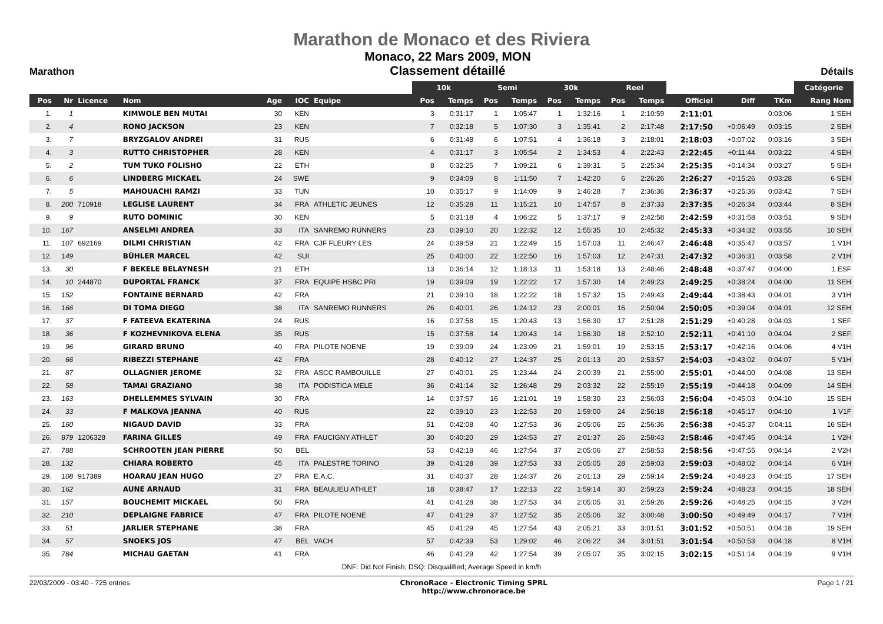Marathon de Monaco et des Riviera
Marathon
Monaco, 22 Mars 2009, MON
Classement détaillé
Détails
| | | | | | | | 10k | | Semi | | 30k | | Reel | | | | | Catégorie |
| --- | --- | --- | --- | --- | --- | --- | --- | --- | --- | --- | --- | --- | --- | --- | --- | --- | --- | --- |
| Pos | Nr | Licence | Nom | Age | IOC | Equipe | Pos | Temps | Pos | Temps | Pos | Temps | Pos | Temps | Officiel | Diff | TKm | Rang Nom |
| 1. | 1 | | KIMWOLE BEN MUTAI | 30 | KEN | | 3 | 0:31:17 | 1 | 1:05:47 | 1 | 1:32:16 | 1 | 2:10:59 | 2:11:01 | | 0:03:06 | 1 SEH |
| 2. | 4 | | RONO JACKSON | 23 | KEN | | 7 | 0:32:18 | 5 | 1:07:30 | 3 | 1:35:41 | 2 | 2:17:48 | 2:17:50 | +0:06:49 | 0:03:15 | 2 SEH |
| 3. | 7 | | BRYZGALOV ANDREI | 31 | RUS | | 6 | 0:31:48 | 6 | 1:07:51 | 4 | 1:36:18 | 3 | 2:18:01 | 2:18:03 | +0:07:02 | 0:03:16 | 3 SEH |
| 4. | 3 | | RUTTO CHRISTOPHER | 28 | KEN | | 4 | 0:31:17 | 3 | 1:05:54 | 2 | 1:34:53 | 4 | 2:22:43 | 2:22:45 | +0:11:44 | 0:03:22 | 4 SEH |
| 5. | 2 | | TUM TUKO FOLISHO | 22 | ETH | | 8 | 0:32:25 | 7 | 1:09:21 | 6 | 1:39:31 | 5 | 2:25:34 | 2:25:35 | +0:14:34 | 0:03:27 | 5 SEH |
| 6. | 6 | | LINDBERG MICKAEL | 24 | SWE | | 9 | 0:34:09 | 8 | 1:11:50 | 7 | 1:42:20 | 6 | 2:26:26 | 2:26:27 | +0:15:26 | 0:03:28 | 6 SEH |
| 7. | 5 | | MAHOUACHI RAMZI | 33 | TUN | | 10 | 0:35:17 | 9 | 1:14:09 | 9 | 1:46:28 | 7 | 2:36:36 | 2:36:37 | +0:25:36 | 0:03:42 | 7 SEH |
| 8. | 200 | 710918 | LEGLISE LAURENT | 34 | FRA | ATHLETIC JEUNES | 12 | 0:35:28 | 11 | 1:15:21 | 10 | 1:47:57 | 8 | 2:37:33 | 2:37:35 | +0:26:34 | 0:03:44 | 8 SEH |
| 9. | 9 | | RUTO DOMINIC | 30 | KEN | | 5 | 0:31:18 | 4 | 1:06:22 | 5 | 1:37:17 | 9 | 2:42:58 | 2:42:59 | +0:31:58 | 0:03:51 | 9 SEH |
| 10. | 167 | | ANSELMI ANDREA | 33 | ITA | SANREMO RUNNERS | 23 | 0:39:10 | 20 | 1:22:32 | 12 | 1:55:35 | 10 | 2:45:32 | 2:45:33 | +0:34:32 | 0:03:55 | 10 SEH |
| 11. | 107 | 692169 | DILMI CHRISTIAN | 42 | FRA | CJF FLEURY LES | 24 | 0:39:59 | 21 | 1:22:49 | 15 | 1:57:03 | 11 | 2:46:47 | 2:46:48 | +0:35:47 | 0:03:57 | 1 V1H |
| 12. | 149 | | BÜHLER MARCEL | 42 | SUI | | 25 | 0:40:00 | 22 | 1:22:50 | 16 | 1:57:03 | 12 | 2:47:31 | 2:47:32 | +0:36:31 | 0:03:58 | 2 V1H |
| 13. | 30 | | F BEKELE BELAYNESH | 21 | ETH | | 13 | 0:36:14 | 12 | 1:18:13 | 11 | 1:53:18 | 13 | 2:48:46 | 2:48:48 | +0:37:47 | 0:04:00 | 1 ESF |
| 14. | 10 | 244870 | DUPORTAL FRANCK | 37 | FRA | EQUIPE HSBC PRI | 19 | 0:39:09 | 19 | 1:22:22 | 17 | 1:57:30 | 14 | 2:49:23 | 2:49:25 | +0:38:24 | 0:04:00 | 11 SEH |
| 15. | 152 | | FONTAINE BERNARD | 42 | FRA | | 21 | 0:39:10 | 18 | 1:22:22 | 18 | 1:57:32 | 15 | 2:49:43 | 2:49:44 | +0:38:43 | 0:04:01 | 3 V1H |
| 16. | 166 | | DI TOMA DIEGO | 38 | ITA | SANREMO RUNNERS | 26 | 0:40:01 | 26 | 1:24:12 | 23 | 2:00:01 | 16 | 2:50:04 | 2:50:05 | +0:39:04 | 0:04:01 | 12 SEH |
| 17. | 37 | | F FATEEVA EKATERINA | 24 | RUS | | 16 | 0:37:58 | 15 | 1:20:43 | 13 | 1:56:30 | 17 | 2:51:28 | 2:51:29 | +0:40:28 | 0:04:03 | 1 SEF |
| 18. | 36 | | F KOZHEVNIKOVA ELENA | 35 | RUS | | 15 | 0:37:58 | 14 | 1:20:43 | 14 | 1:56:30 | 18 | 2:52:10 | 2:52:11 | +0:41:10 | 0:04:04 | 2 SEF |
| 19. | 96 | | GIRARD BRUNO | 40 | FRA | PILOTE NOENE | 19 | 0:39:09 | 24 | 1:23:09 | 21 | 1:59:01 | 19 | 2:53:15 | 2:53:17 | +0:42:16 | 0:04:06 | 4 V1H |
| 20. | 66 | | RIBEZZI STEPHANE | 42 | FRA | | 28 | 0:40:12 | 27 | 1:24:37 | 25 | 2:01:13 | 20 | 2:53:57 | 2:54:03 | +0:43:02 | 0:04:07 | 5 V1H |
| 21. | 87 | | OLLAGNIER JEROME | 32 | FRA | ASCC RAMBOUILLE | 27 | 0:40:01 | 25 | 1:23:44 | 24 | 2:00:39 | 21 | 2:55:00 | 2:55:01 | +0:44:00 | 0:04:08 | 13 SEH |
| 22. | 58 | | TAMAI GRAZIANO | 38 | ITA | PODISTICA MELE | 36 | 0:41:14 | 32 | 1:26:48 | 29 | 2:03:32 | 22 | 2:55:19 | 2:55:19 | +0:44:18 | 0:04:09 | 14 SEH |
| 23. | 163 | | DHELLEMMES SYLVAIN | 30 | FRA | | 14 | 0:37:57 | 16 | 1:21:01 | 19 | 1:58:30 | 23 | 2:56:03 | 2:56:04 | +0:45:03 | 0:04:10 | 15 SEH |
| 24. | 33 | | F MALKOVA JEANNA | 40 | RUS | | 22 | 0:39:10 | 23 | 1:22:53 | 20 | 1:59:00 | 24 | 2:56:18 | 2:56:18 | +0:45:17 | 0:04:10 | 1 V1F |
| 25. | 160 | | NIGAUD DAVID | 33 | FRA | | 51 | 0:42:08 | 40 | 1:27:53 | 36 | 2:05:06 | 25 | 2:56:36 | 2:56:38 | +0:45:37 | 0:04:11 | 16 SEH |
| 26. | 879 | 1206328 | FARINA GILLES | 49 | FRA | FAUCIGNY ATHLET | 30 | 0:40:20 | 29 | 1:24:53 | 27 | 2:01:37 | 26 | 2:58:43 | 2:58:46 | +0:47:45 | 0:04:14 | 1 V2H |
| 27. | 788 | | SCHROOTEN JEAN PIERRE | 50 | BEL | | 53 | 0:42:18 | 46 | 1:27:54 | 37 | 2:05:06 | 27 | 2:58:53 | 2:58:56 | +0:47:55 | 0:04:14 | 2 V2H |
| 28. | 132 | | CHIARA ROBERTO | 45 | ITA | PALESTRE TORINO | 39 | 0:41:28 | 39 | 1:27:53 | 33 | 2:05:05 | 28 | 2:59:03 | 2:59:03 | +0:48:02 | 0:04:14 | 6 V1H |
| 29. | 108 | 917389 | HOARAU JEAN HUGO | 27 | FRA | E.A.C. | 31 | 0:40:37 | 28 | 1:24:37 | 26 | 2:01:13 | 29 | 2:59:14 | 2:59:24 | +0:48:23 | 0:04:15 | 17 SEH |
| 30. | 162 | | AUNE ARNAUD | 31 | FRA | BEAULIEU ATHLET | 18 | 0:38:47 | 17 | 1:22:13 | 22 | 1:59:14 | 30 | 2:59:23 | 2:59:24 | +0:48:23 | 0:04:15 | 18 SEH |
| 31. | 157 | | BOUCHEMIT MICKAEL | 50 | FRA | | 41 | 0:41:28 | 38 | 1:27:53 | 34 | 2:05:05 | 31 | 2:59:26 | 2:59:26 | +0:48:25 | 0:04:15 | 3 V2H |
| 32. | 210 | | DEPLAIGNE FABRICE | 47 | FRA | PILOTE NOENE | 47 | 0:41:29 | 37 | 1:27:52 | 35 | 2:05:06 | 32 | 3:00:48 | 3:00:50 | +0:49:49 | 0:04:17 | 7 V1H |
| 33. | 51 | | JARLIER STEPHANE | 38 | FRA | | 45 | 0:41:29 | 45 | 1:27:54 | 43 | 2:05:21 | 33 | 3:01:51 | 3:01:52 | +0:50:51 | 0:04:18 | 19 SEH |
| 34. | 57 | | SNOEKS JOS | 47 | BEL | VACH | 57 | 0:42:39 | 53 | 1:29:02 | 46 | 2:06:22 | 34 | 3:01:51 | 3:01:54 | +0:50:53 | 0:04:18 | 8 V1H |
| 35. | 784 | | MICHAU GAETAN | 41 | FRA | | 46 | 0:41:29 | 42 | 1:27:54 | 39 | 2:05:07 | 35 | 3:02:15 | 3:02:15 | +0:51:14 | 0:04:19 | 9 V1H |
DNF: Did Not Finish; DSQ: Disqualified; Average Speed in km/h
22/03/2009 - 03:40 - 725 entries ChronoRace - Electronic Timing SPRL
http://www.chronorace.be Page 1 / 21